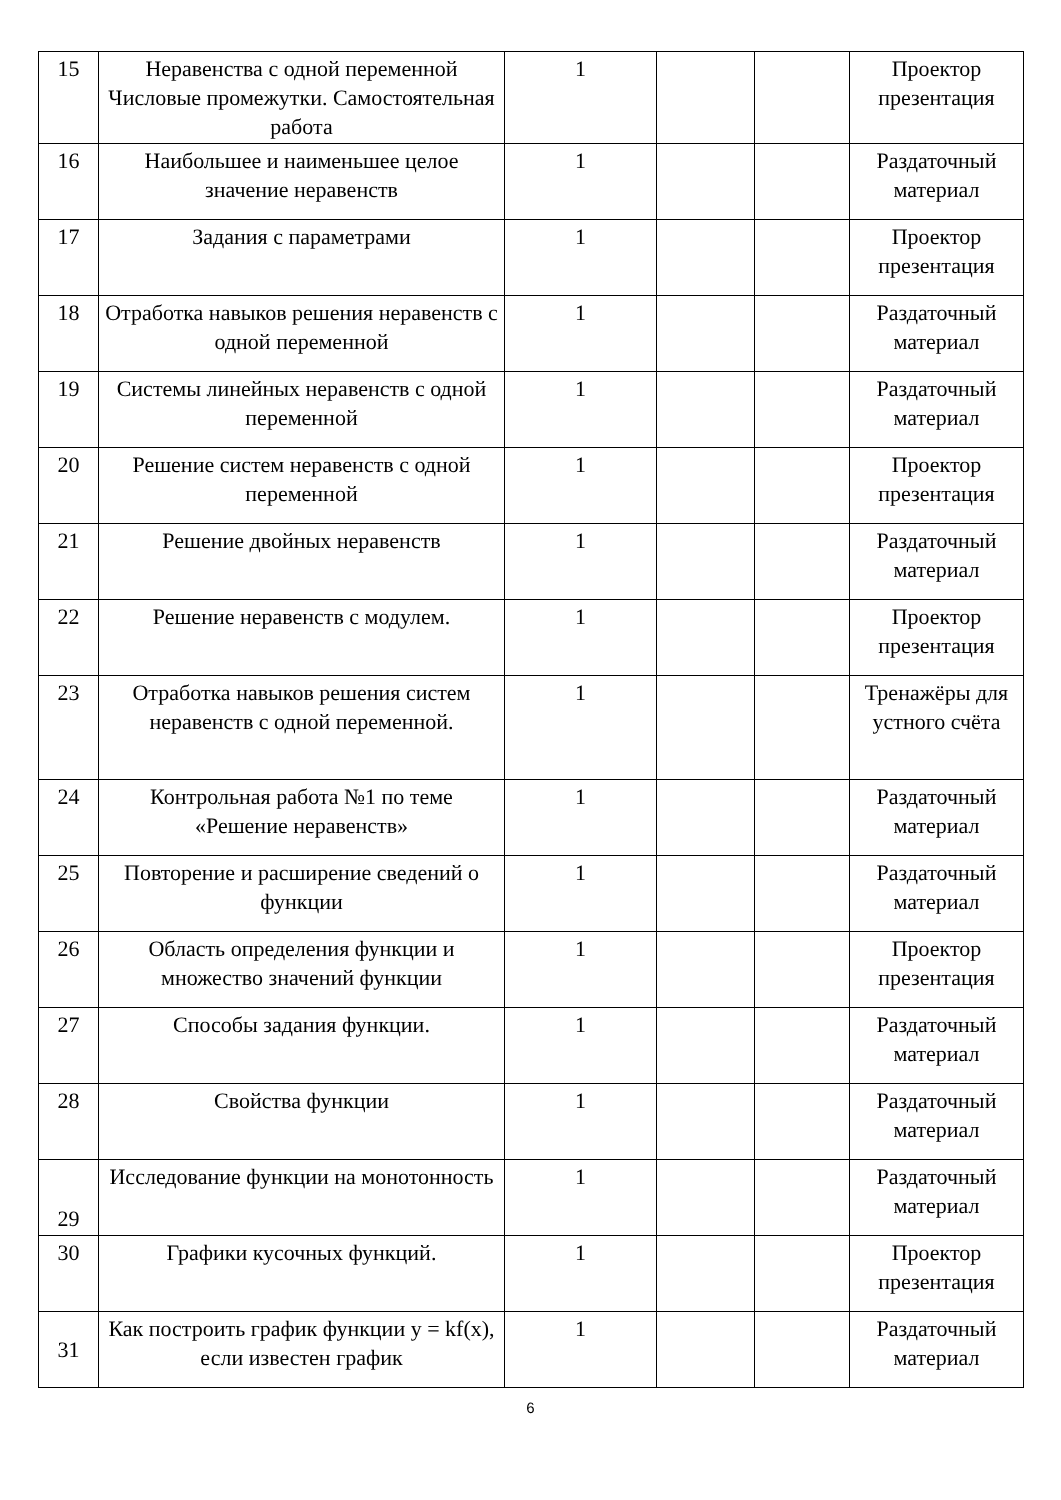| 15 | Неравенства с одной переменной Числовые промежутки. Самостоятельная работа | 1 | | | Проектор презентация |
| 16 | Наибольшее и наименьшее целое значение неравенств | 1 | | | Раздаточный материал |
| 17 | Задания с параметрами | 1 | | | Проектор презентация |
| 18 | Отработка навыков решения неравенств с одной переменной | 1 | | | Раздаточный материал |
| 19 | Системы линейных неравенств с одной переменной | 1 | | | Раздаточный материал |
| 20 | Решение систем неравенств с одной переменной | 1 | | | Проектор презентация |
| 21 | Решение двойных неравенств | 1 | | | Раздаточный материал |
| 22 | Решение неравенств с модулем. | 1 | | | Проектор презентация |
| 23 | Отработка навыков решения систем неравенств с одной переменной. | 1 | | | Тренажёры для устного счёта |
| 24 | Контрольная работа №1 по теме «Решение неравенств» | 1 | | | Раздаточный материал |
| 25 | Повторение и расширение сведений о функции | 1 | | | Раздаточный материал |
| 26 | Область определения функции и множество значений функции | 1 | | | Проектор презентация |
| 27 | Способы задания функции. | 1 | | | Раздаточный материал |
| 28 | Свойства функции | 1 | | | Раздаточный материал |
| 29 | Исследование функции на монотонность | 1 | | | Раздаточный материал |
| 30 | Графики кусочных функций. | 1 | | | Проектор презентация |
| 31 | Как построить график функции y = kf(x), если известен график | 1 | | | Раздаточный материал |
6